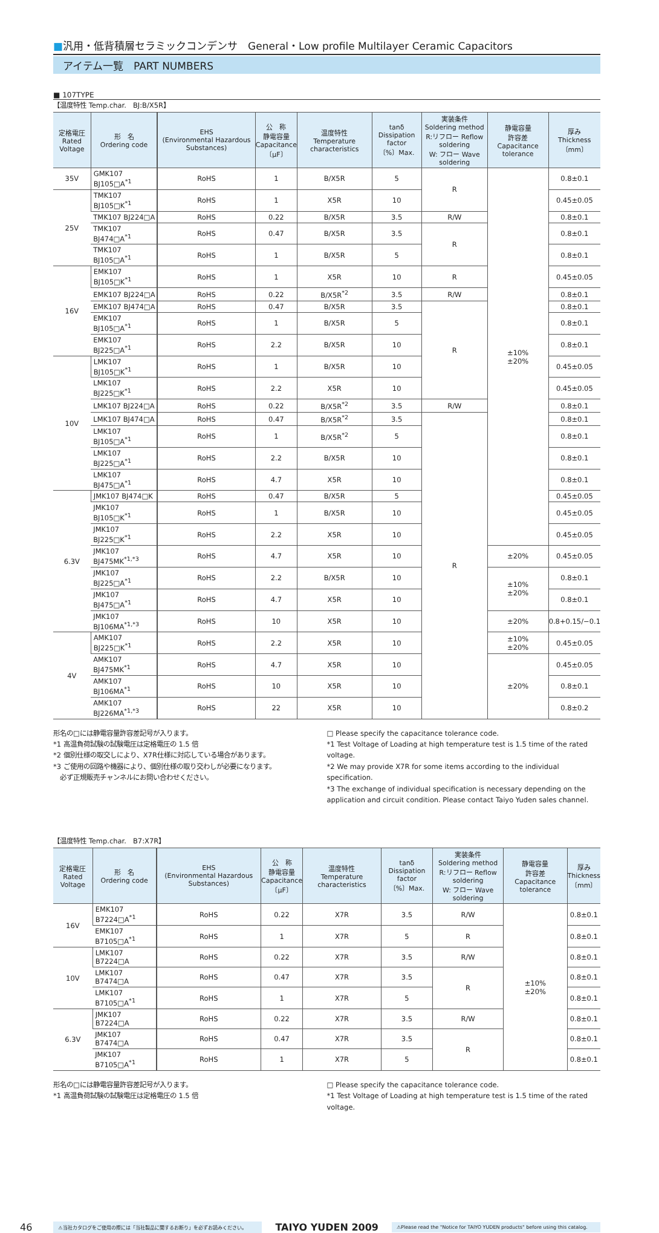■汎用・低背積層セラミックコンデンサ　General・Low profile Multilayer Ceramic Capacitors
アイテム一覧　PART NUMBERS
■ 107TYPE
【温度特性 Temp.char.　BJ:B/X5R】
| 定格電圧 Rated Voltage | 形 名 Ordering code | | EHS (Environmental Hazardous Substances) | 公 称 静電容量 Capacitance 〔μF〕 | 温度特性 Temperature characteristics | tanδ Dissipation factor 〔%〕Max. | 実装条件 Soldering method R:リフロー Reflow soldering W: フロー Wave soldering | 静電容量 許容差 Capacitance tolerance | 厚み Thickness 〔mm〕 |
| --- | --- | --- | --- | --- | --- | --- | --- | --- | --- |
| 35V | GMK107 BJ105□A<sup>*1</sup> | | RoHS | 1 | B/X5R | 5 | R | ±10% ±20% | 0.8±0.1 |
| 25V | TMK107 BJ105□K<sup>*1</sup> | | RoHS | 1 | X5R | 10 | | | 0.45±0.05 |
| | TMK107 BJ224□A | | RoHS | 0.22 | B/X5R | 3.5 | R/W | | 0.8±0.1 |
| | TMK107 BJ474□A<sup>*1</sup> | | RoHS | 0.47 | B/X5R | 3.5 | R | | 0.8±0.1 |
| | TMK107 BJ105□A<sup>*1</sup> | | RoHS | 1 | B/X5R | 5 | | | 0.8±0.1 |
| 16V | EMK107 BJ105□K<sup>*1</sup> | | RoHS | 1 | X5R | 10 | R | | 0.45±0.05 |
| | EMK107 BJ224□A | | RoHS | 0.22 | B/X5R<sup>*2</sup> | 3.5 | R/W | | 0.8±0.1 |
| | EMK107 BJ474□A | | RoHS | 0.47 | B/X5R | 3.5 | R | | 0.8±0.1 |
| | EMK107 BJ105□A<sup>*1</sup> | | RoHS | 1 | B/X5R | 5 | | | 0.8±0.1 |
| | EMK107 BJ225□A<sup>*1</sup> | | RoHS | 2.2 | B/X5R | 10 | | | 0.8±0.1 |
| 10V | LMK107 BJ105□K<sup>*1</sup> | | RoHS | 1 | B/X5R | 10 | | | 0.45±0.05 |
| | LMK107 BJ225□K<sup>*1</sup> | | RoHS | 2.2 | X5R | 10 | | | 0.45±0.05 |
| | LMK107 BJ224□A | | RoHS | 0.22 | B/X5R<sup>*2</sup> | 3.5 | R/W | | 0.8±0.1 |
| | LMK107 BJ474□A | | RoHS | 0.47 | B/X5R<sup>*2</sup> | 3.5 | R | | 0.8±0.1 |
| | LMK107 BJ105□A<sup>*1</sup> | | RoHS | 1 | B/X5R<sup>*2</sup> | 5 | | | 0.8±0.1 |
| | LMK107 BJ225□A<sup>*1</sup> | | RoHS | 2.2 | B/X5R | 10 | | | 0.8±0.1 |
| | LMK107 BJ475□A<sup>*1</sup> | | RoHS | 4.7 | X5R | 10 | | | 0.8±0.1 |
| 6.3V | JMK107 BJ474□K | | RoHS | 0.47 | B/X5R | 5 | | | 0.45±0.05 |
| | JMK107 BJ105□K<sup>*1</sup> | | RoHS | 1 | B/X5R | 10 | | | 0.45±0.05 |
| | JMK107 BJ225□K<sup>*1</sup> | | RoHS | 2.2 | X5R | 10 | | | 0.45±0.05 |
| | JMK107 BJ475MK<sup>*1,*3</sup> | | RoHS | 4.7 | X5R | 10 | | ±20% | 0.45±0.05 |
| | JMK107 BJ225□A<sup>*1</sup> | | RoHS | 2.2 | B/X5R | 10 | | ±10% ±20% | 0.8±0.1 |
| | JMK107 BJ475□A<sup>*1</sup> | | RoHS | 4.7 | X5R | 10 | | | 0.8±0.1 |
| | JMK107 BJ106MA<sup>*1,*3</sup> | | RoHS | 10 | X5R | 10 | | ±20% | 0.8+0.15/−0.1 |
| 4V | AMK107 BJ225□K<sup>*1</sup> | | RoHS | 2.2 | X5R | 10 | | ±10% ±20% | 0.45±0.05 |
| | AMK107 BJ475MK<sup>*1</sup> | | RoHS | 4.7 | X5R | 10 | | ±20% | 0.45±0.05 |
| | AMK107 BJ106MA<sup>*1</sup> | | RoHS | 10 | X5R | 10 | | | 0.8±0.1 |
| | AMK107 BJ226MA<sup>*1,*3</sup> | | RoHS | 22 | X5R | 10 | | | 0.8±0.2 |
形名の□には静電容量許容差記号が入ります。
*1 高温負荷試験の試験電圧は定格電圧の 1.5 倍
*2 個別仕様の取交しにより、X7R仕様に対応している場合があります。
*3 ご使用の回路や機器により、個別仕様の取り交わしが必要になります。
　必ず正規販売チャンネルにお問い合わせください。
□ Please specify the capacitance tolerance code.
*1 Test Voltage of Loading at high temperature test is 1.5 time of the rated voltage.
*2 We may provide X7R for some items according to the individual specification.
*3 The exchange of individual specification is necessary depending on the application and circuit condition. Please contact Taiyo Yuden sales channel.
【温度特性 Temp.char.　B7:X7R】
| 定格電圧 Rated Voltage | 形 名 Ordering code | | EHS (Environmental Hazardous Substances) | 公 称 静電容量 Capacitance 〔μF〕 | 温度特性 Temperature characteristics | tanδ Dissipation factor 〔%〕Max. | 実装条件 Soldering method R:リフロー Reflow soldering W: フロー Wave soldering | 静電容量 許容差 Capacitance tolerance | 厚み Thickness 〔mm〕 |
| --- | --- | --- | --- | --- | --- | --- | --- | --- | --- |
| 16V | EMK107 B7224□A<sup>*1</sup> | | RoHS | 0.22 | X7R | 3.5 | R/W | ±10% ±20% | 0.8±0.1 |
| | EMK107 B7105□A<sup>*1</sup> | | RoHS | 1 | X7R | 5 | R | | 0.8±0.1 |
| 10V | LMK107 B7224□A | | RoHS | 0.22 | X7R | 3.5 | R/W | | 0.8±0.1 |
| | LMK107 B7474□A | | RoHS | 0.47 | X7R | 3.5 | R | | 0.8±0.1 |
| | LMK107 B7105□A<sup>*1</sup> | | RoHS | 1 | X7R | 5 | | | 0.8±0.1 |
| 6.3V | JMK107 B7224□A | | RoHS | 0.22 | X7R | 3.5 | R/W | | 0.8±0.1 |
| | JMK107 B7474□A | | RoHS | 0.47 | X7R | 3.5 | R | | 0.8±0.1 |
| | JMK107 B7105□A<sup>*1</sup> | | RoHS | 1 | X7R | 5 | | | 0.8±0.1 |
形名の□には静電容量許容差記号が入ります。
*1 高温負荷試験の試験電圧は定格電圧の 1.5 倍
□ Please specify the capacitance tolerance code.
*1 Test Voltage of Loading at high temperature test is 1.5 time of the rated voltage.
46
⚠当社カタログをご使用の際には「当社製品に関するお断り」を必ずお読みください。
TAIYO YUDEN 2009
⚠Please read the "Notice for TAIYO YUDEN products" before using this catalog.